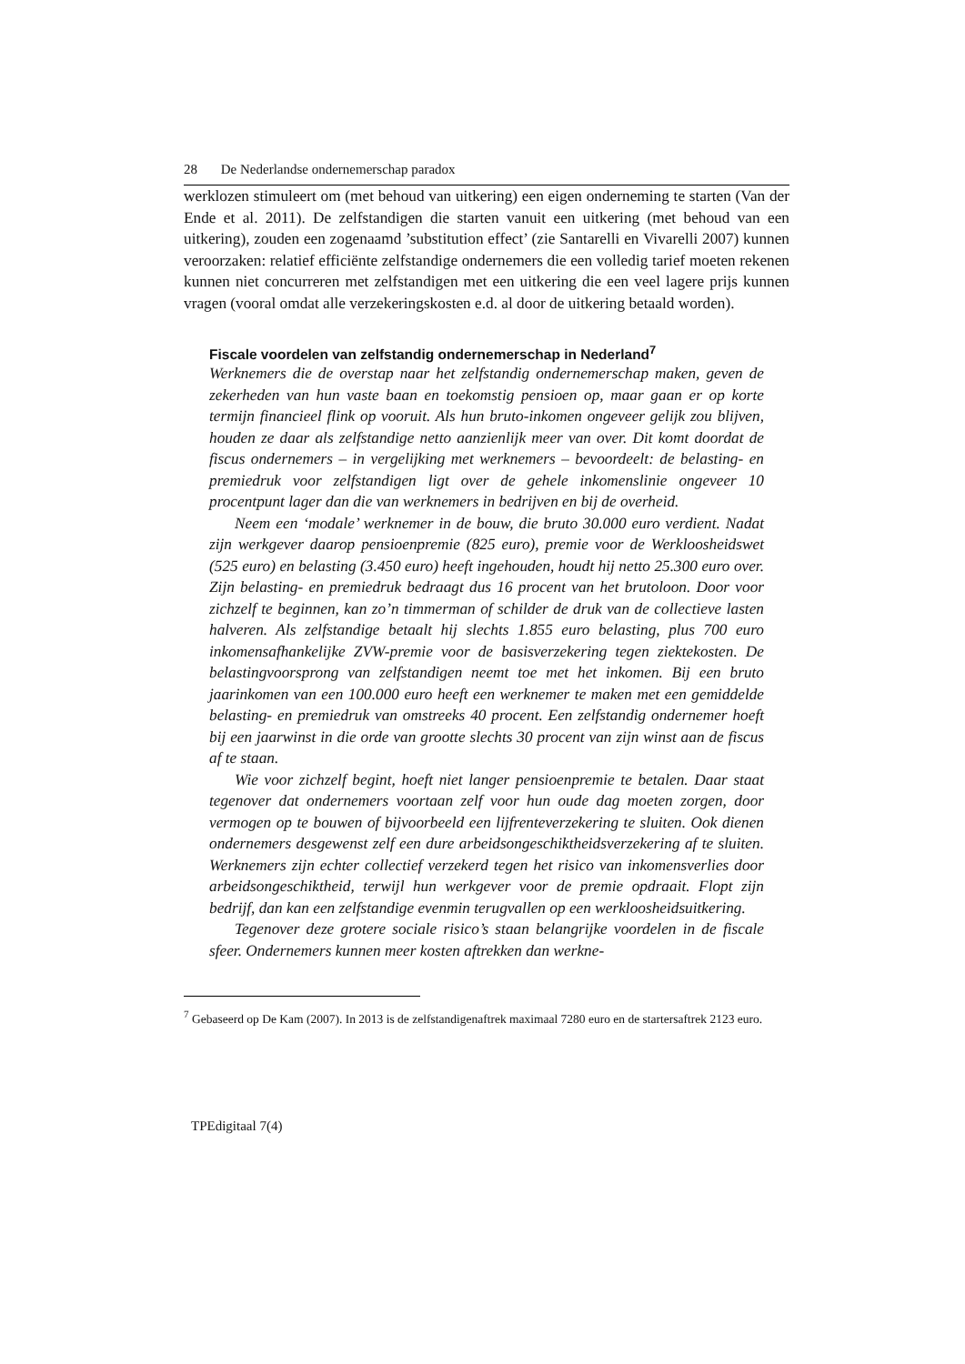28 De Nederlandse ondernemerschap paradox
werklozen stimuleert om (met behoud van uitkering) een eigen onderneming te starten (Van der Ende et al. 2011). De zelfstandigen die starten vanuit een uitkering (met behoud van een uitkering), zouden een zogenaamd ’substitution effect’ (zie Santarelli en Vivarelli 2007) kunnen veroorzaken: relatief efficiënte zelfstandige ondernemers die een volledig tarief moeten rekenen kunnen niet concurreren met zelfstandigen met een uitkering die een veel lagere prijs kunnen vragen (vooral omdat alle verzekeringskosten e.d. al door de uitkering betaald worden).
Fiscale voordelen van zelfstandig ondernemerschap in Nederland<sup>7</sup>
Werknemers die de overstap naar het zelfstandig ondernemerschap maken, geven de zekerheden van hun vaste baan en toekomstig pensioen op, maar gaan er op korte termijn financieel flink op vooruit. Als hun bruto-inkomen ongeveer gelijk zou blijven, houden ze daar als zelfstandige netto aanzienlijk meer van over. Dit komt doordat de fiscus ondernemers – in vergelijking met werknemers – bevoordeelt: de belasting- en premiedruk voor zelfstandigen ligt over de gehele inkomenslinie ongeveer 10 procentpunt lager dan die van werknemers in bedrijven en bij de overheid.
Neem een ‘modale’ werknemer in de bouw, die bruto 30.000 euro verdient. Nadat zijn werkgever daarop pensioenpremie (825 euro), premie voor de Werkloosheidswet (525 euro) en belasting (3.450 euro) heeft ingehouden, houdt hij netto 25.300 euro over. Zijn belasting- en premiedruk bedraagt dus 16 procent van het brutoloon. Door voor zichzelf te beginnen, kan zo’n timmerman of schilder de druk van de collectieve lasten halveren. Als zelfstandige betaalt hij slechts 1.855 euro belasting, plus 700 euro inkomensafhankelijke ZVW-premie voor de basisverzekering tegen ziektekosten. De belastingvoorsprong van zelfstandigen neemt toe met het inkomen. Bij een bruto jaarinkomen van een 100.000 euro heeft een werknemer te maken met een gemiddelde belasting- en premiedruk van omstreeks 40 procent. Een zelfstandig ondernemer hoeft bij een jaarwinst in die orde van grootte slechts 30 procent van zijn winst aan de fiscus af te staan.
Wie voor zichzelf begint, hoeft niet langer pensioenpremie te betalen. Daar staat tegenover dat ondernemers voortaan zelf voor hun oude dag moeten zorgen, door vermogen op te bouwen of bijvoorbeeld een lijfrenteverzekering te sluiten. Ook dienen ondernemers desgewenst zelf een dure arbeidsongeschiktheidsverzekering af te sluiten. Werknemers zijn echter collectief verzekerd tegen het risico van inkomensverlies door arbeidsongeschiktheid, terwijl hun werkgever voor de premie opdraait. Flopt zijn bedrijf, dan kan een zelfstandige evenmin terugvallen op een werkloosheidsuitkering.
Tegenover deze grotere sociale risico’s staan belangrijke voordelen in de fiscale sfeer. Ondernemers kunnen meer kosten aftrekken dan werkne-
<sup>7</sup> Gebaseerd op De Kam (2007). In 2013 is de zelfstandigenaftrek maximaal 7280 euro en de startersaftrek 2123 euro.
TPEdigitaal 7(4)